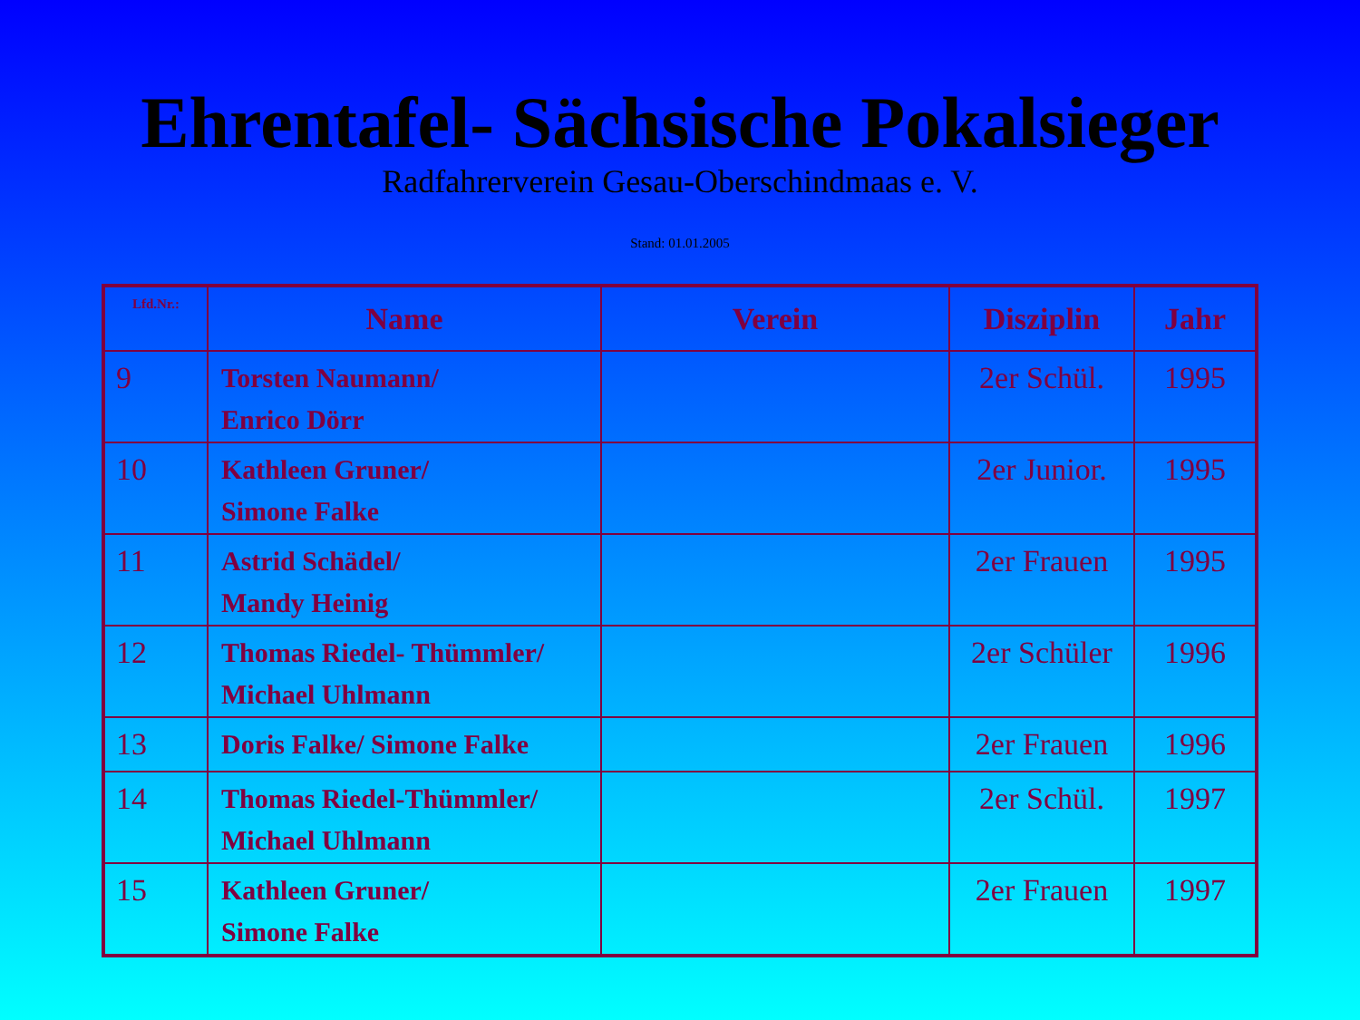Ehrentafel- Sächsische Pokalsieger
Radfahrerverein Gesau-Oberschindmaas e. V.
Stand: 01.01.2005
| Lfd.Nr.: | Name | Verein | Disziplin | Jahr |
| --- | --- | --- | --- | --- |
| 9 | Torsten Naumann/ Enrico Dörr | | 2er Schül. | 1995 |
| 10 | Kathleen Gruner/ Simone Falke | | 2er Junior. | 1995 |
| 11 | Astrid Schädel/ Mandy Heinig | | 2er Frauen | 1995 |
| 12 | Thomas Riedel- Thümmler/ Michael Uhlmann | | 2er Schüler | 1996 |
| 13 | Doris Falke/ Simone Falke | | 2er Frauen | 1996 |
| 14 | Thomas Riedel-Thümmler/ Michael Uhlmann | | 2er Schül. | 1997 |
| 15 | Kathleen Gruner/ Simone Falke | | 2er Frauen | 1997 |